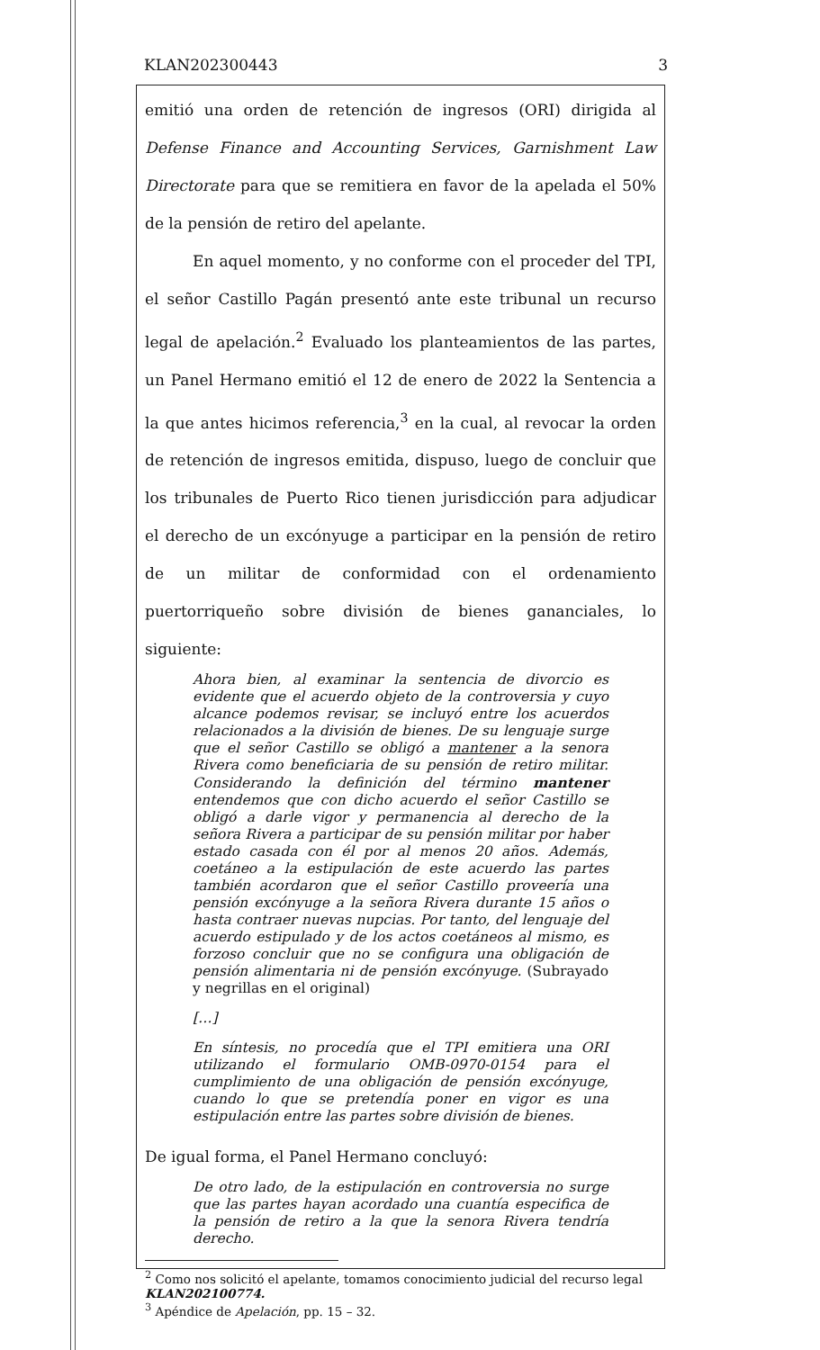KLAN202300443 3
emitió una orden de retención de ingresos (ORI) dirigida al Defense Finance and Accounting Services, Garnishment Law Directorate para que se remitiera en favor de la apelada el 50% de la pensión de retiro del apelante.
En aquel momento, y no conforme con el proceder del TPI, el señor Castillo Pagán presentó ante este tribunal un recurso legal de apelación.<sup>2</sup> Evaluado los planteamientos de las partes, un Panel Hermano emitió el 12 de enero de 2022 la Sentencia a la que antes hicimos referencia,<sup>3</sup> en la cual, al revocar la orden de retención de ingresos emitida, dispuso, luego de concluir que los tribunales de Puerto Rico tienen jurisdicción para adjudicar el derecho de un excónyuge a participar en la pensión de retiro de un militar de conformidad con el ordenamiento puertorriqueño sobre división de bienes gananciales, lo siguiente:
Ahora bien, al examinar la sentencia de divorcio es evidente que el acuerdo objeto de la controversia y cuyo alcance podemos revisar, se incluyó entre los acuerdos relacionados a la división de bienes. De su lenguaje surge que el señor Castillo se obligó a mantener a la senora Rivera como beneficiaria de su pensión de retiro militar. Considerando la definición del término mantener entendemos que con dicho acuerdo el señor Castillo se obligó a darle vigor y permanencia al derecho de la señora Rivera a participar de su pensión militar por haber estado casada con él por al menos 20 años. Además, coetáneo a la estipulación de este acuerdo las partes también acordaron que el señor Castillo proveería una pensión excónyuge a la señora Rivera durante 15 años o hasta contraer nuevas nupcias. Por tanto, del lenguaje del acuerdo estipulado y de los actos coetáneos al mismo, es forzoso concluir que no se configura una obligación de pensión alimentaria ni de pensión excónyuge. (Subrayado y negrillas en el original)
[…]
En síntesis, no procedía que el TPI emitiera una ORI utilizando el formulario OMB-0970-0154 para el cumplimiento de una obligación de pensión excónyuge, cuando lo que se pretendía poner en vigor es una estipulación entre las partes sobre división de bienes.
De igual forma, el Panel Hermano concluyó:
De otro lado, de la estipulación en controversia no surge que las partes hayan acordado una cuantía especifica de la pensión de retiro a la que la senora Rivera tendría derecho.
<sup>2</sup> Como nos solicitó el apelante, tomamos conocimiento judicial del recurso legal KLAN202100774.
<sup>3</sup> Apéndice de Apelación, pp. 15 – 32.